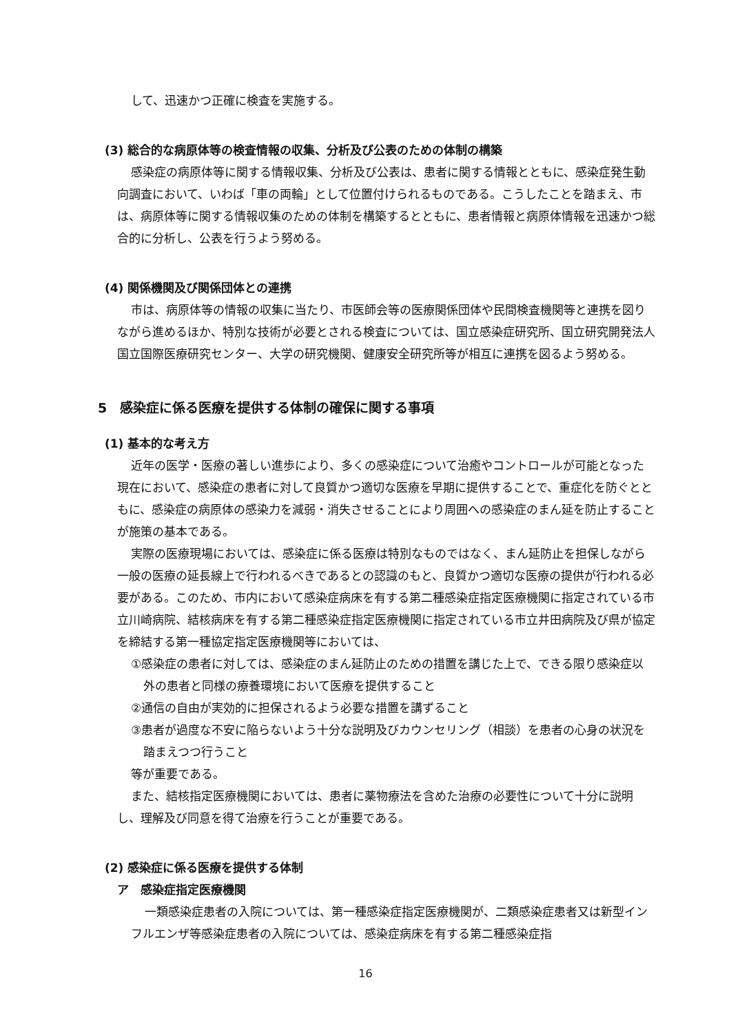して、迅速かつ正確に検査を実施する。
(3) 総合的な病原体等の検査情報の収集、分析及び公表のための体制の構築
感染症の病原体等に関する情報収集、分析及び公表は、患者に関する情報とともに、感染症発生動向調査において、いわば「車の両輪」として位置付けられるものである。こうしたことを踏まえ、市は、病原体等に関する情報収集のための体制を構築するとともに、患者情報と病原体情報を迅速かつ総合的に分析し、公表を行うよう努める。
(4) 関係機関及び関係団体との連携
市は、病原体等の情報の収集に当たり、市医師会等の医療関係団体や民間検査機関等と連携を図りながら進めるほか、特別な技術が必要とされる検査については、国立感染症研究所、国立研究開発法人国立国際医療研究センター、大学の研究機関、健康安全研究所等が相互に連携を図るよう努める。
5　感染症に係る医療を提供する体制の確保に関する事項
(1) 基本的な考え方
近年の医学・医療の著しい進歩により、多くの感染症について治癒やコントロールが可能となった現在において、感染症の患者に対して良質かつ適切な医療を早期に提供することで、重症化を防ぐとともに、感染症の病原体の感染力を減弱・消失させることにより周囲への感染症のまん延を防止することが施策の基本である。
実際の医療現場においては、感染症に係る医療は特別なものではなく、まん延防止を担保しながら一般の医療の延長線上で行われるべきであるとの認識のもと、良質かつ適切な医療の提供が行われる必要がある。このため、市内において感染症病床を有する第二種感染症指定医療機関に指定されている市立川崎病院、結核病床を有する第二種感染症指定医療機関に指定されている市立井田病院及び県が協定を締結する第一種協定指定医療機関等においては、
①感染症の患者に対しては、感染症のまん延防止のための措置を講じた上で、できる限り感染症以外の患者と同様の療養環境において医療を提供すること
②通信の自由が実効的に担保されるよう必要な措置を講ずること
③患者が過度な不安に陥らないよう十分な説明及びカウンセリング（相談）を患者の心身の状況を踏まえつつ行うこと
等が重要である。
また、結核指定医療機関においては、患者に薬物療法を含めた治療の必要性について十分に説明し、理解及び同意を得て治療を行うことが重要である。
(2) 感染症に係る医療を提供する体制
ア　感染症指定医療機関
一類感染症患者の入院については、第一種感染症指定医療機関が、二類感染症患者又は新型インフルエンザ等感染症患者の入院については、感染症病床を有する第二種感染症指
16